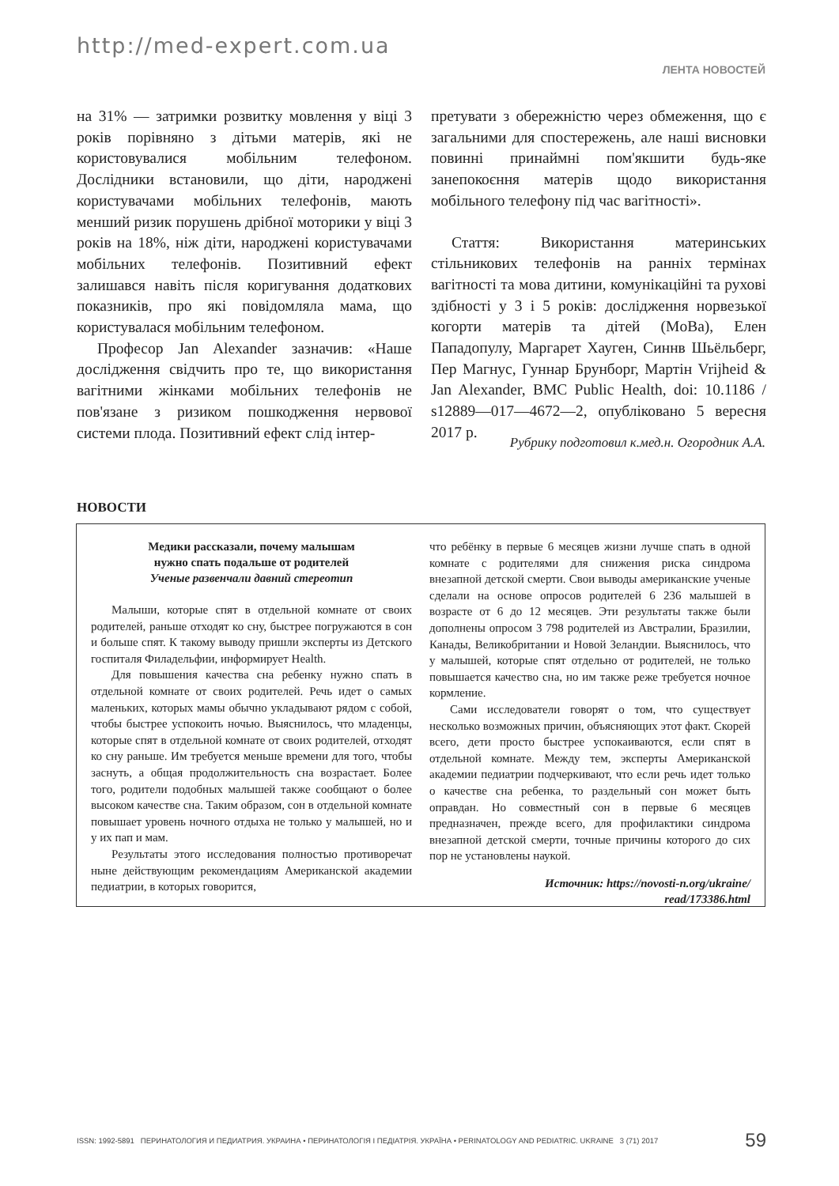http://med-expert.com.ua
ЛЕНТА НОВОСТЕЙ
на 31% — затримки розвитку мовлення у віці 3 років порівняно з дітьми матерів, які не користовувалися мобільним телефоном. Дослідники встановили, що діти, народжені користувачами мобільних телефонів, мають менший ризик порушень дрібної моторики у віці 3 років на 18%, ніж діти, народжені користувачами мобільних телефонів. Позитивний ефект залишався навіть після коригування додаткових показників, про які повідомляла мама, що користувалася мобільним телефоном.
Професор Jan Alexander зазначив: «Наше дослідження свідчить про те, що використання вагітними жінками мобільних телефонів не пов'язане з ризиком пошкодження нервової системи плода. Позитивний ефект слід інтер-
претувати з обережністю через обмеження, що є загальними для спостережень, але наші висновки повинні принаймні пом'якшити будь-яке занепокоєння матерів щодо використання мобільного телефону під час вагітності».
Стаття: Використання материнських стільникових телефонів на ранніх термінах вагітності та мова дитини, комунікаційні та рухові здібності у 3 і 5 років: дослідження норвезької когорти матерів та дітей (MoBa), Елен Пападопулу, Маргарет Хауген, Синнв Шьёльберг, Пер Магнус, Гуннар Брунборг, Мартін Vrijheid & Jan Alexander, BMC Public Health, doi: 10.1186 / s12889—017—4672—2, опубліковано 5 вересня 2017 р.
Рубрику подготовил к.мед.н. Огородник А.А.
НОВОСТИ
Медики рассказали, почему малышам
нужно спать подальше от родителей
Ученые развенчали давний стереотип
Малыши, которые спят в отдельной комнате от своих родителей, раньше отходят ко сну, быстрее погружаются в сон и больше спят. К такому выводу пришли эксперты из Детского госпиталя Филадельфии, информирует Health.
Для повышения качества сна ребенку нужно спать в отдельной комнате от своих родителей. Речь идет о самых маленьких, которых мамы обычно укладывают рядом с собой, чтобы быстрее успокоить ночью. Выяснилось, что младенцы, которые спят в отдельной комнате от своих родителей, отходят ко сну раньше. Им требуется меньше времени для того, чтобы заснуть, а общая продолжительность сна возрастает. Более того, родители подобных малышей также сообщают о более высоком качестве сна. Таким образом, сон в отдельной комнате повышает уровень ночного отдыха не только у малышей, но и у их пап и мам.
Результаты этого исследования полностью противоречат ныне действующим рекомендациям Американской академии педиатрии, в которых говорится,
что ребёнку в первые 6 месяцев жизни лучше спать в одной комнате с родителями для снижения риска синдрома внезапной детской смерти. Свои выводы американские ученые сделали на основе опросов родителей 6 236 малышей в возрасте от 6 до 12 месяцев. Эти результаты также были дополнены опросом 3 798 родителей из Австралии, Бразилии, Канады, Великобритании и Новой Зеландии. Выяснилось, что у малышей, которые спят отдельно от родителей, не только повышается качество сна, но им также реже требуется ночное кормление.
Сами исследователи говорят о том, что существует несколько возможных причин, объясняющих этот факт. Скорей всего, дети просто быстрее успокаиваются, если спят в отдельной комнате. Между тем, эксперты Американской академии педиатрии подчеркивают, что если речь идет только о качестве сна ребенка, то раздельный сон может быть оправдан. Но совместный сон в первые 6 месяцев предназначен, прежде всего, для профилактики синдрома внезапной детской смерти, точные причины которого до сих пор не установлены наукой.
Источник: https://novosti-n.org/ukraine/
read/173386.html
ISSN: 1992-5891 ПЕРИНАТОЛОГИЯ И ПЕДИАТРИЯ. УКРАИНА • ПЕРИНАТОЛОГІЯ І ПЕДІАТРІЯ. УКРАЇНА • PERINATOLOGY AND PEDIATRIC. UKRAINE 3 (71) 2017 59